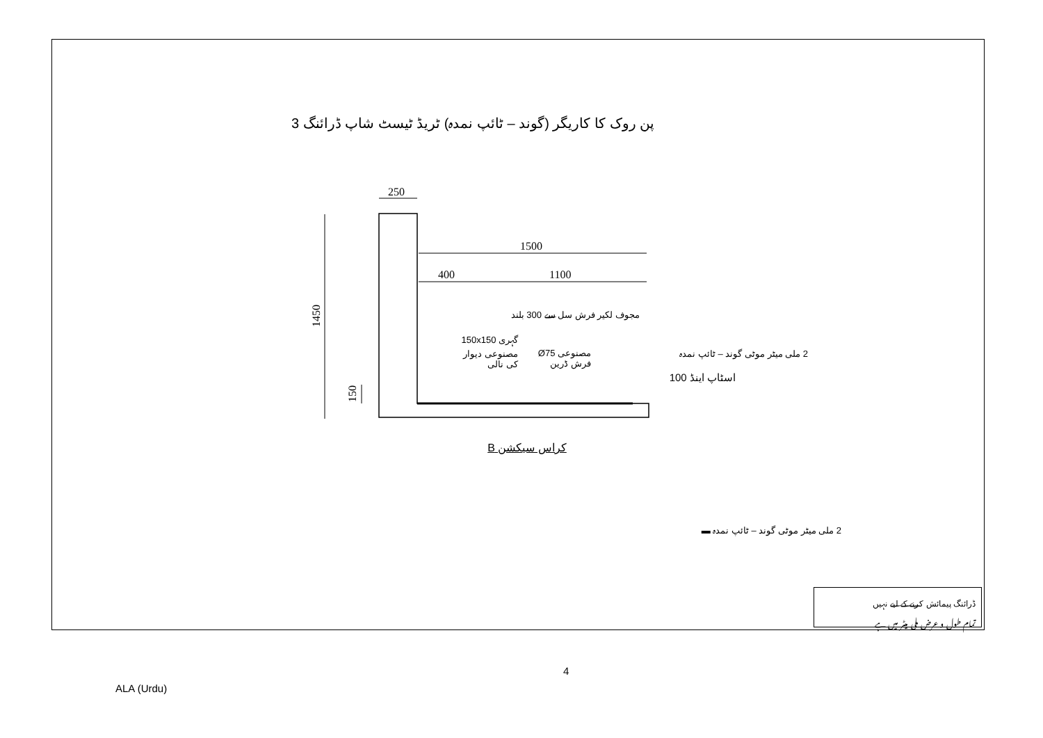پن روک کا کاریگر (گوند – ٹائپ نمدہ) ٹریڈ ٹیسٹ شاپ ڈرائنگ 3
250
1500
400
1100
1450
150
مجوف لکیر فرش سل سے 300 بلند
گہری 150x150
مصنوعی دیوار
کی نالی
مصنوعی Ø75
فرش ڈرین
2 ملی میٹر موٹی گوند – ٹائپ نمدہ
اسٹاپ اینڈ 100
کراس سیکشن B
2 ملی میٹر موٹی گوند – ٹائپ نمدہ ▬
ڈرائنگ پیمائش کرنے کے لیے نہیں
تمام طول و عرض ملی میٹر میں ہے
4
ALA (Urdu)